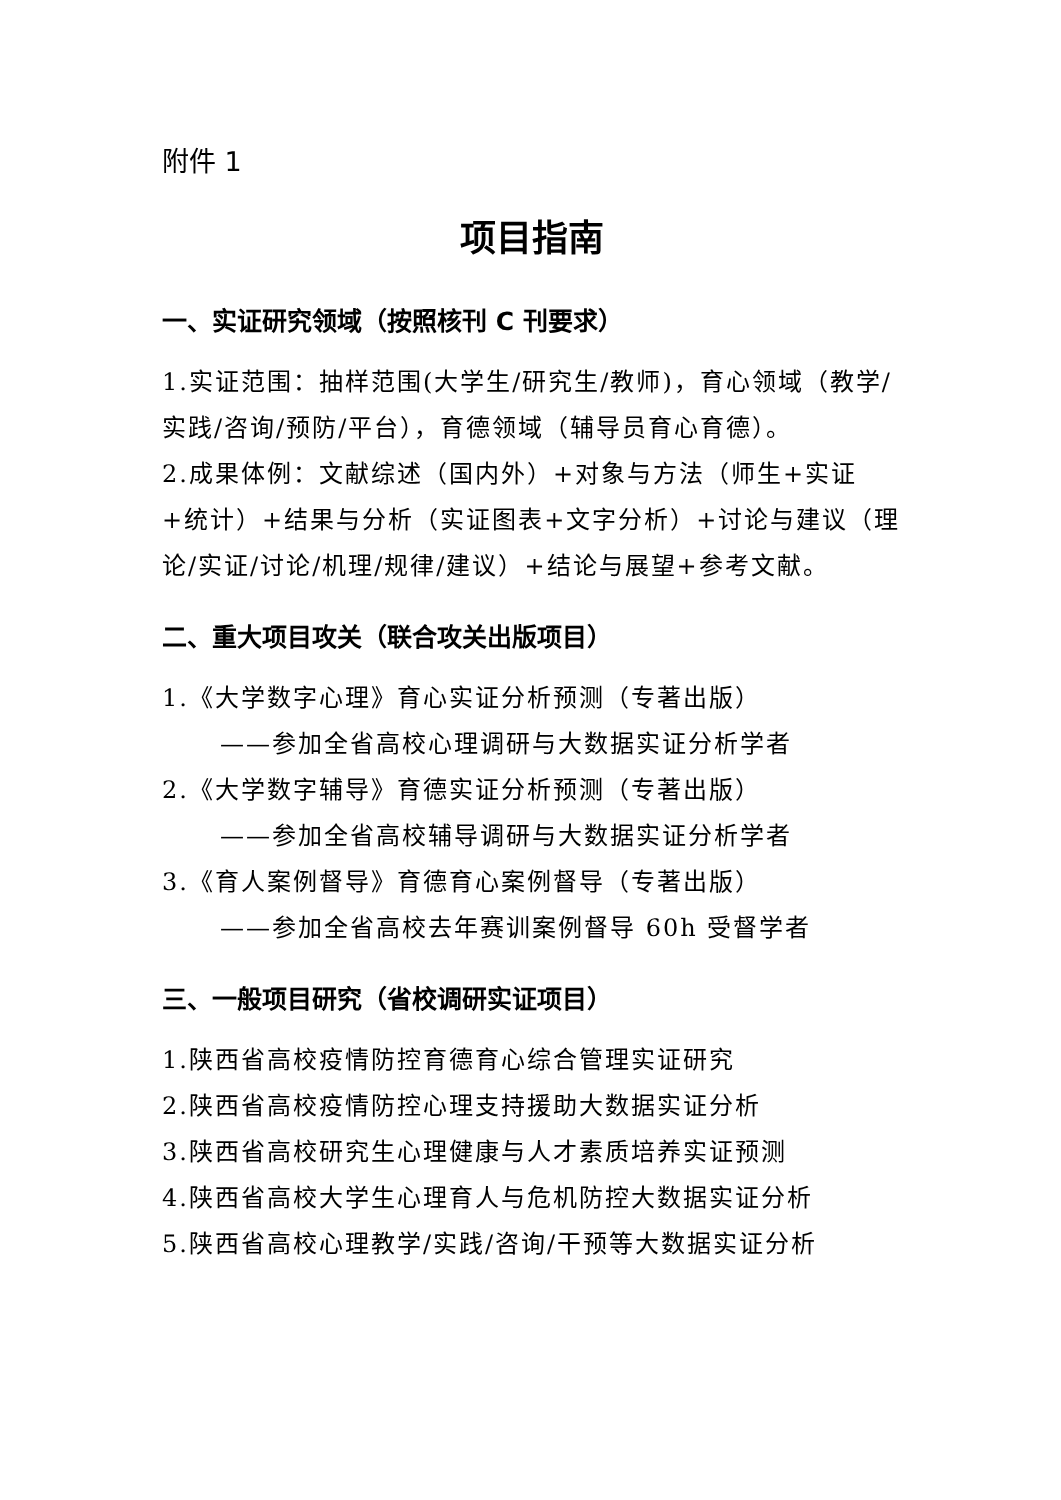附件 1
项目指南
一、实证研究领域（按照核刊 C 刊要求）
1.实证范围：抽样范围(大学生/研究生/教师)，育心领域（教学/实践/咨询/预防/平台），育德领域（辅导员育心育德）。
2.成果体例：文献综述（国内外）+对象与方法（师生+实证+统计）+结果与分析（实证图表+文字分析）+讨论与建议（理论/实证/讨论/机理/规律/建议）+结论与展望+参考文献。
二、重大项目攻关（联合攻关出版项目）
1.《大学数字心理》育心实证分析预测（专著出版）
——参加全省高校心理调研与大数据实证分析学者
2.《大学数字辅导》育德实证分析预测（专著出版）
——参加全省高校辅导调研与大数据实证分析学者
3.《育人案例督导》育德育心案例督导（专著出版）
——参加全省高校去年赛训案例督导 60h 受督学者
三、一般项目研究（省校调研实证项目）
1.陕西省高校疫情防控育德育心综合管理实证研究
2.陕西省高校疫情防控心理支持援助大数据实证分析
3.陕西省高校研究生心理健康与人才素质培养实证预测
4.陕西省高校大学生心理育人与危机防控大数据实证分析
5.陕西省高校心理教学/实践/咨询/干预等大数据实证分析